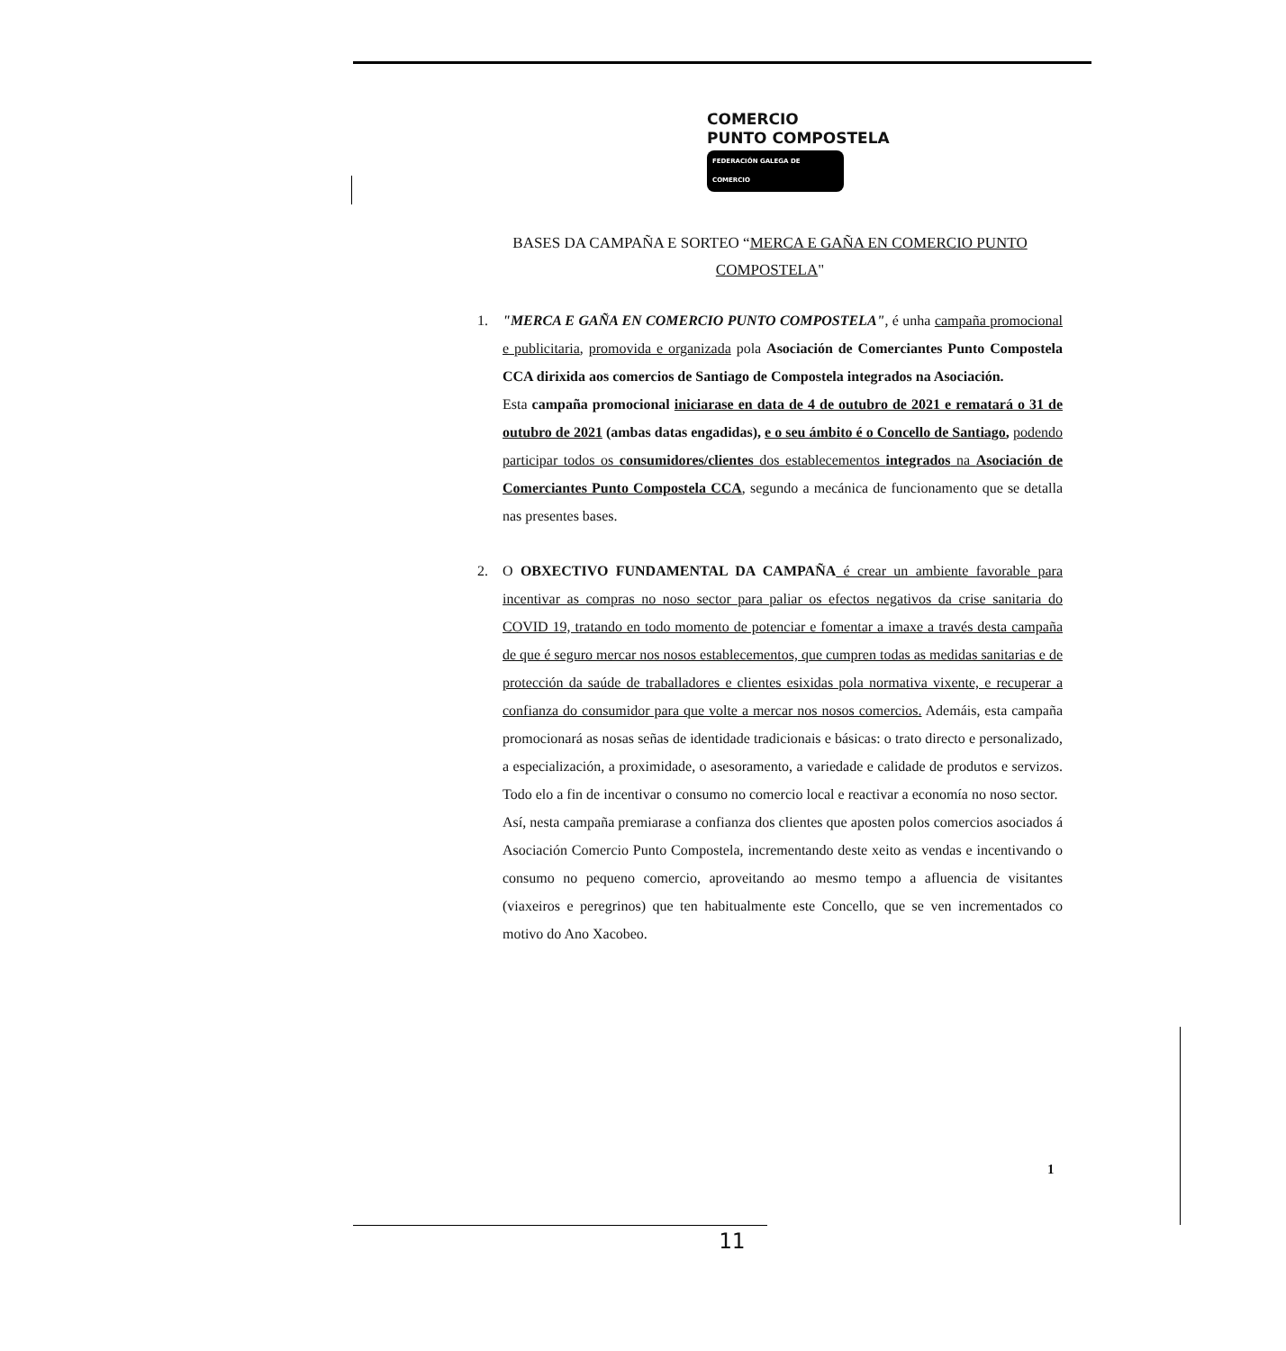COMERCIO
PUNTO COMPOSTELA
FEDERACIÓN GALEGA DE COMERCIO
BASES DA CAMPAÑA E SORTEO “MERCA E GAÑA EN COMERCIO PUNTO COMPOSTELA"
1. "MERCA E GAÑA EN COMERCIO PUNTO COMPOSTELA", é unha campaña promocional e publicitaria, promovida e organizada pola Asociación de Comerciantes Punto Compostela CCA dirixida aos comercios de Santiago de Compostela integrados na Asociación.
Esta campaña promocional iniciarase en data de 4 de outubro de 2021 e rematará o 31 de outubro de 2021 (ambas datas engadidas), e o seu ámbito é o Concello de Santiago, podendo participar todos os consumidores/clientes dos establecementos integrados na Asociación de Comerciantes Punto Compostela CCA, segundo a mecánica de funcionamento que se detalla nas presentes bases.
2. O OBXECTIVO FUNDAMENTAL DA CAMPAÑA é crear un ambiente favorable para incentivar as compras no noso sector para paliar os efectos negativos da crise sanitaria do COVID 19, tratando en todo momento de potenciar e fomentar a imaxe a través desta campaña de que é seguro mercar nos nosos establecementos, que cumpren todas as medidas sanitarias e de protección da saúde de traballadores e clientes esixidas pola normativa vixente, e recuperar a confianza do consumidor para que volte a mercar nos nosos comercios. Ademáis, esta campaña promocionará as nosas señas de identidade tradicionais e básicas: o trato directo e personalizado, a especialización, a proximidade, o asesoramento, a variedade e calidade de produtos e servizos. Todo elo a fin de incentivar o consumo no comercio local e reactivar a economía no noso sector.
Así, nesta campaña premiarase a confianza dos clientes que aposten polos comercios asociados á Asociación Comercio Punto Compostela, incrementando deste xeito as vendas e incentivando o consumo no pequeno comercio, aproveitando ao mesmo tempo a afluencia de visitantes (viaxeiros e peregrinos) que ten habitualmente este Concello, que se ven incrementados co motivo do Ano Xacobeo.
1
11